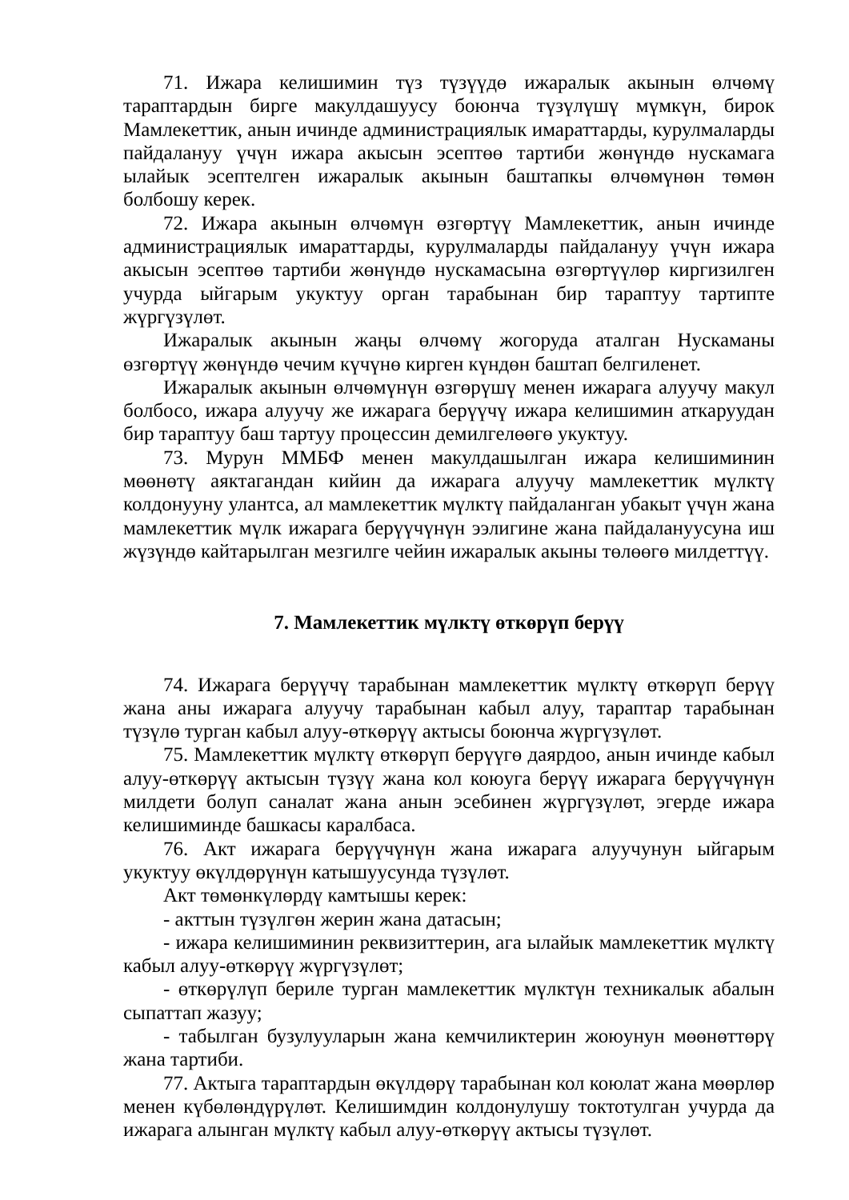71. Ижара келишимин түз түзүүдө ижаралык акынын өлчөмү тараптардын бирге макулдашуусу боюнча түзүлүшү мүмкүн, бирок Мамлекеттик, анын ичинде администрациялык имараттарды, курулмаларды пайдалануу үчүн ижара акысын эсептөө тартиби жөнүндө нускамага ылайык эсептелген ижаралык акынын баштапкы өлчөмүнөн төмөн болбошу керек.
72. Ижара акынын өлчөмүн өзгөртүү Мамлекеттик, анын ичинде администрациялык имараттарды, курулмаларды пайдалануу үчүн ижара акысын эсептөө тартиби жөнүндө нускамасына өзгөртүүлөр киргизилген учурда ыйгарым укуктуу орган тарабынан бир тараптуу тартипте жүргүзүлөт.
Ижаралык акынын жаңы өлчөмү жогоруда аталган Нускаманы өзгөртүү жөнүндө чечим күчүнө кирген күндөн баштап белгиленет.
Ижаралык акынын өлчөмүнүн өзгөрүшү менен ижарага алуучу макул болбосо, ижара алуучу же ижарага берүүчү ижара келишимин аткаруудан бир тараптуу баш тартуу процессин демилгелөөгө укуктуу.
73. Мурун ММБФ менен макулдашылган ижара келишиминин мөөнөтү аяктагандан кийин да ижарага алуучу мамлекеттик мүлктү колдонууну улантса, ал мамлекеттик мүлктү пайдаланган убакыт үчүн жана мамлекеттик мүлк ижарага берүүчүнүн ээлигине жана пайдалануусуна иш жүзүндө кайтарылган мезгилге чейин ижаралык акыны төлөөгө милдеттүү.
7. Мамлекеттик мүлктү өткөрүп берүү
74. Ижарага берүүчү тарабынан мамлекеттик мүлктү өткөрүп берүү жана аны ижарага алуучу тарабынан кабыл алуу, тараптар тарабынан түзүлө турган кабыл алуу-өткөрүү актысы боюнча жүргүзүлөт.
75. Мамлекеттик мүлктү өткөрүп берүүгө даярдоо, анын ичинде кабыл алуу-өткөрүү актысын түзүү жана кол коюуга берүү ижарага берүүчүнүн милдети болуп саналат жана анын эсебинен жүргүзүлөт, эгерде ижара келишиминде башкасы каралбаса.
76. Акт ижарага берүүчүнүн жана ижарага алуучунун ыйгарым укуктуу өкүлдөрүнүн катышуусунда түзүлөт.
Акт төмөнкүлөрдү камтышы керек:
- акттын түзүлгөн жерин жана датасын;
- ижара келишиминин реквизиттерин, ага ылайык мамлекеттик мүлктү кабыл алуу-өткөрүү жүргүзүлөт;
- өткөрүлүп бериле турган мамлекеттик мүлктүн техникалык абалын сыпаттап жазуу;
- табылган бузулууларын жана кемчиликтерин жоюунун мөөнөттөрү жана тартиби.
77. Актыга тараптардын өкүлдөрү тарабынан кол коюлат жана мөөрлөр менен күбөлөндүрүлөт. Келишимдин колдонулушу токтотулган учурда да ижарага алынган мүлктү кабыл алуу-өткөрүү актысы түзүлөт.